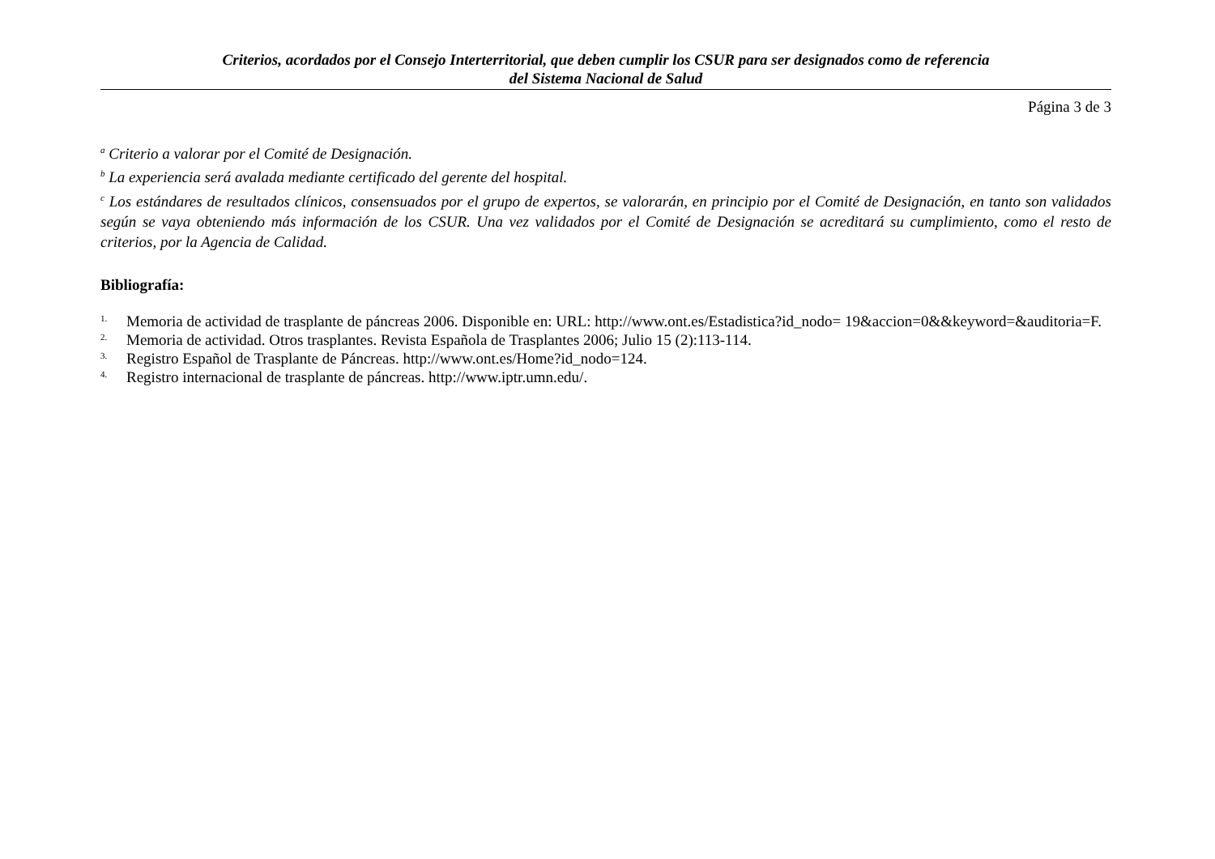Criterios, acordados por el Consejo Interterritorial, que deben cumplir los CSUR para ser designados como de referencia
del Sistema Nacional de Salud
Página 3 de 3
<sup>a</sup> Criterio a valorar por el Comité de Designación.
<sup>b</sup> La experiencia será avalada mediante certificado del gerente del hospital.
<sup>c</sup> Los estándares de resultados clínicos, consensuados por el grupo de expertos, se valorarán, en principio por el Comité de Designación, en tanto son validados según se vaya obteniendo más información de los CSUR. Una vez validados por el Comité de Designación se acreditará su cumplimiento, como el resto de criterios, por la Agencia de Calidad.
Bibliografía:
1. Memoria de actividad de trasplante de páncreas 2006. Disponible en: URL: http://www.ont.es/Estadistica?id_nodo= 19&accion=0&&keyword=&auditoria=F.
2. Memoria de actividad. Otros trasplantes. Revista Española de Trasplantes 2006; Julio 15 (2):113-114.
3. Registro Español de Trasplante de Páncreas. http://www.ont.es/Home?id_nodo=124.
4. Registro internacional de trasplante de páncreas. http://www.iptr.umn.edu/.